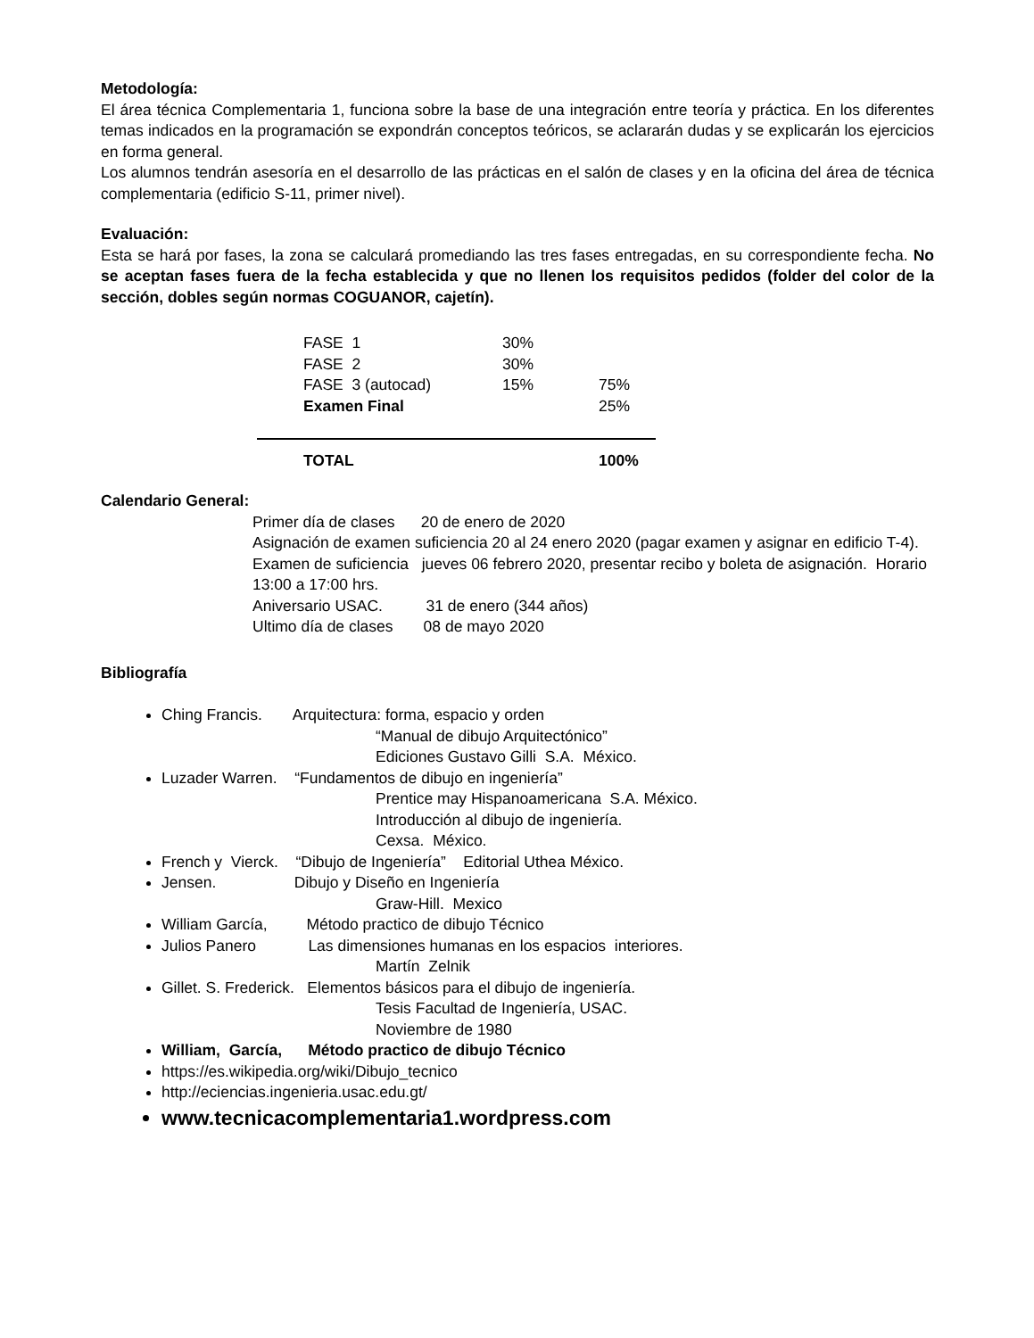Metodología:
El área técnica Complementaria 1, funciona sobre la base de una integración entre teoría y práctica. En los diferentes temas indicados en la programación se expondrán conceptos teóricos, se aclararán dudas y se explicarán los ejercicios en forma general.
Los alumnos tendrán asesoría en el desarrollo de las prácticas en el salón de clases y en la oficina del área de técnica complementaria (edificio S-11, primer nivel).
Evaluación:
Esta se hará por fases, la zona se calculará promediando las tres fases entregadas, en su correspondiente fecha. No se aceptan fases fuera de la fecha establecida y que no llenen los requisitos pedidos (folder del color de la sección, dobles según normas COGUANOR, cajetín).
| | FASE 1 | 30% | |
| | FASE 2 | 30% | |
| | FASE 3 (autocad) | 15% | 75% |
| | Examen Final | | 25% |
| | TOTAL | | 100% |
Calendario General:
Primer día de clases 20 de enero de 2020
Asignación de examen suficiencia 20 al 24 enero 2020 (pagar examen y asignar en edificio T-4).
Examen de suficiencia jueves 06 febrero 2020, presentar recibo y boleta de asignación. Horario 13:00 a 17:00 hrs.
Aniversario USAC. 31 de enero (344 años)
Ultimo día de clases 08 de mayo 2020
Bibliografía
Ching Francis. Arquitectura: forma, espacio y orden
“Manual de dibujo Arquitectónico”
Ediciones Gustavo Gilli S.A. México.
Luzader Warren. “Fundamentos de dibujo en ingeniería”
Prentice may Hispanoamericana S.A. México.
Introducción al dibujo de ingeniería.
Cexsa. México.
French y Vierck. “Dibujo de Ingeniería” Editorial Uthea México.
Jensen. Dibujo y Diseño en Ingeniería
Graw-Hill. Mexico
William García, Método practico de dibujo Técnico
Julios Panero Las dimensiones humanas en los espacios interiores.
Martín Zelnik
Gillet. S. Frederick. Elementos básicos para el dibujo de ingeniería.
Tesis Facultad de Ingeniería, USAC.
Noviembre de 1980
William, García, Método practico de dibujo Técnico
https://es.wikipedia.org/wiki/Dibujo_tecnico
http://eciencias.ingenieria.usac.edu.gt/
www.tecnicacomplementaria1.wordpress.com